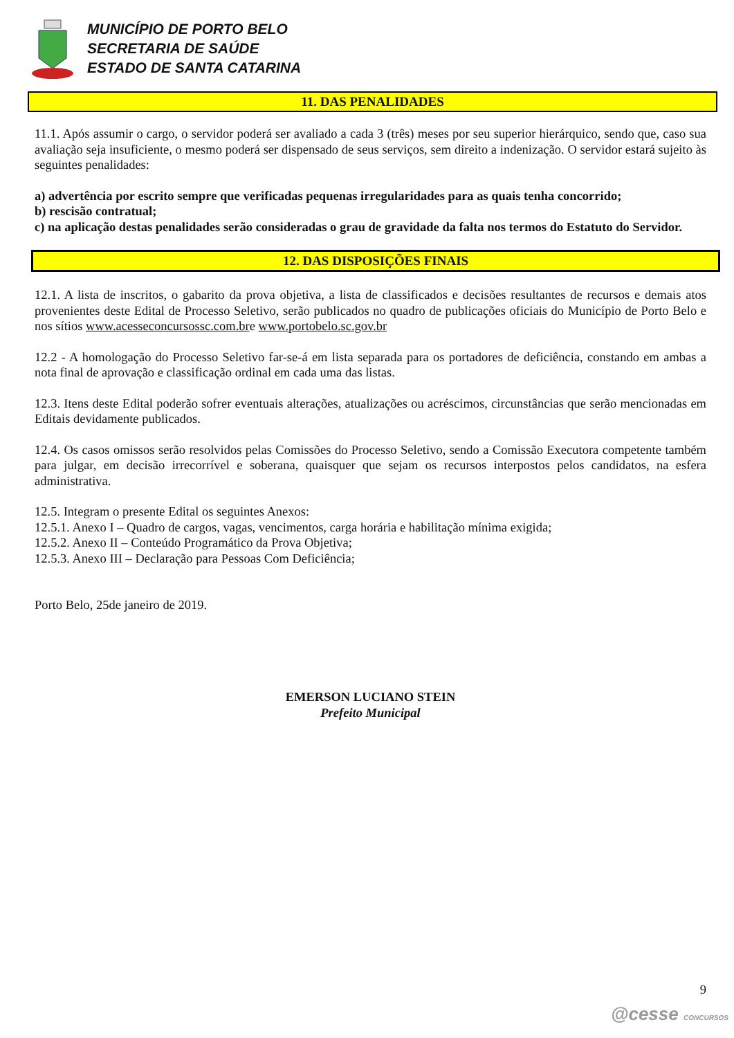MUNICÍPIO DE PORTO BELO
SECRETARIA DE SAÚDE
ESTADO DE SANTA CATARINA
11. DAS PENALIDADES
11.1. Após assumir o cargo, o servidor poderá ser avaliado a cada 3 (três) meses por seu superior hierárquico, sendo que, caso sua avaliação seja insuficiente, o mesmo poderá ser dispensado de seus serviços, sem direito a indenização. O servidor estará sujeito às seguintes penalidades:
a) advertência por escrito sempre que verificadas pequenas irregularidades para as quais tenha concorrido;
b) rescisão contratual;
c) na aplicação destas penalidades serão consideradas o grau de gravidade da falta nos termos do Estatuto do Servidor.
12. DAS DISPOSIÇÕES FINAIS
12.1. A lista de inscritos, o gabarito da prova objetiva, a lista de classificados e decisões resultantes de recursos e demais atos provenientes deste Edital de Processo Seletivo, serão publicados no quadro de publicações oficiais do Município de Porto Belo e nos sítios www.acesseconcursossc.com.bre www.portobelo.sc.gov.br
12.2 - A homologação do Processo Seletivo far-se-á em lista separada para os portadores de deficiência, constando em ambas a nota final de aprovação e classificação ordinal em cada uma das listas.
12.3. Itens deste Edital poderão sofrer eventuais alterações, atualizações ou acréscimos, circunstâncias que serão mencionadas em Editais devidamente publicados.
12.4. Os casos omissos serão resolvidos pelas Comissões do Processo Seletivo, sendo a Comissão Executora competente também para julgar, em decisão irrecorrível e soberana, quaisquer que sejam os recursos interpostos pelos candidatos, na esfera administrativa.
12.5. Integram o presente Edital os seguintes Anexos:
12.5.1. Anexo I – Quadro de cargos, vagas, vencimentos, carga horária e habilitação mínima exigida;
12.5.2. Anexo II – Conteúdo Programático da Prova Objetiva;
12.5.3. Anexo III – Declaração para Pessoas Com Deficiência;
Porto Belo, 25de janeiro de 2019.
EMERSON LUCIANO STEIN
Prefeito Municipal
9
@cesse CONCURSOS